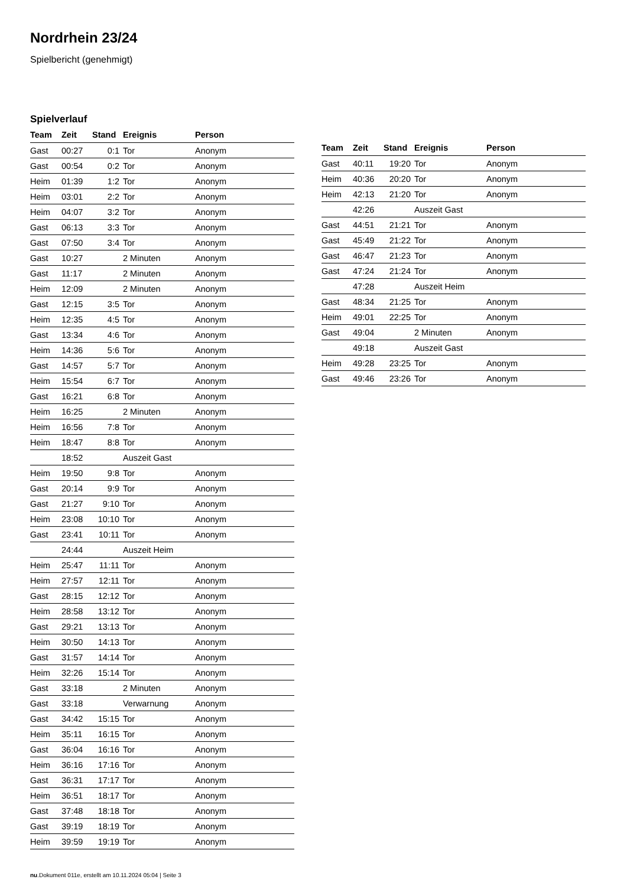Nordrhein 23/24
Spielbericht (genehmigt)
Spielverlauf
| Team | Zeit | Stand | Ereignis | Person |
| --- | --- | --- | --- | --- |
| Gast | 00:27 | 0:1 | Tor | Anonym |
| Gast | 00:54 | 0:2 | Tor | Anonym |
| Heim | 01:39 | 1:2 | Tor | Anonym |
| Heim | 03:01 | 2:2 | Tor | Anonym |
| Heim | 04:07 | 3:2 | Tor | Anonym |
| Gast | 06:13 | 3:3 | Tor | Anonym |
| Gast | 07:50 | 3:4 | Tor | Anonym |
| Gast | 10:27 | | 2 Minuten | Anonym |
| Gast | 11:17 | | 2 Minuten | Anonym |
| Heim | 12:09 | | 2 Minuten | Anonym |
| Gast | 12:15 | 3:5 | Tor | Anonym |
| Heim | 12:35 | 4:5 | Tor | Anonym |
| Gast | 13:34 | 4:6 | Tor | Anonym |
| Heim | 14:36 | 5:6 | Tor | Anonym |
| Gast | 14:57 | 5:7 | Tor | Anonym |
| Heim | 15:54 | 6:7 | Tor | Anonym |
| Gast | 16:21 | 6:8 | Tor | Anonym |
| Heim | 16:25 | | 2 Minuten | Anonym |
| Heim | 16:56 | 7:8 | Tor | Anonym |
| Heim | 18:47 | 8:8 | Tor | Anonym |
| | 18:52 | | Auszeit Gast | |
| Heim | 19:50 | 9:8 | Tor | Anonym |
| Gast | 20:14 | 9:9 | Tor | Anonym |
| Gast | 21:27 | 9:10 | Tor | Anonym |
| Heim | 23:08 | 10:10 | Tor | Anonym |
| Gast | 23:41 | 10:11 | Tor | Anonym |
| | 24:44 | | Auszeit Heim | |
| Heim | 25:47 | 11:11 | Tor | Anonym |
| Heim | 27:57 | 12:11 | Tor | Anonym |
| Gast | 28:15 | 12:12 | Tor | Anonym |
| Heim | 28:58 | 13:12 | Tor | Anonym |
| Gast | 29:21 | 13:13 | Tor | Anonym |
| Heim | 30:50 | 14:13 | Tor | Anonym |
| Gast | 31:57 | 14:14 | Tor | Anonym |
| Heim | 32:26 | 15:14 | Tor | Anonym |
| Gast | 33:18 | | 2 Minuten | Anonym |
| Gast | 33:18 | | Verwarnung | Anonym |
| Gast | 34:42 | 15:15 | Tor | Anonym |
| Heim | 35:11 | 16:15 | Tor | Anonym |
| Gast | 36:04 | 16:16 | Tor | Anonym |
| Heim | 36:16 | 17:16 | Tor | Anonym |
| Gast | 36:31 | 17:17 | Tor | Anonym |
| Heim | 36:51 | 18:17 | Tor | Anonym |
| Gast | 37:48 | 18:18 | Tor | Anonym |
| Gast | 39:19 | 18:19 | Tor | Anonym |
| Heim | 39:59 | 19:19 | Tor | Anonym |
| Team | Zeit | Stand | Ereignis | Person |
| --- | --- | --- | --- | --- |
| Gast | 40:11 | 19:20 | Tor | Anonym |
| Heim | 40:36 | 20:20 | Tor | Anonym |
| Heim | 42:13 | 21:20 | Tor | Anonym |
| | 42:26 | | Auszeit Gast | |
| Gast | 44:51 | 21:21 | Tor | Anonym |
| Gast | 45:49 | 21:22 | Tor | Anonym |
| Gast | 46:47 | 21:23 | Tor | Anonym |
| Gast | 47:24 | 21:24 | Tor | Anonym |
| | 47:28 | | Auszeit Heim | |
| Gast | 48:34 | 21:25 | Tor | Anonym |
| Heim | 49:01 | 22:25 | Tor | Anonym |
| Gast | 49:04 | | 2 Minuten | Anonym |
| | 49:18 | | Auszeit Gast | |
| Heim | 49:28 | 23:25 | Tor | Anonym |
| Gast | 49:46 | 23:26 | Tor | Anonym |
nu.Dokument 011e, erstellt am 10.11.2024 05:04 | Seite 3